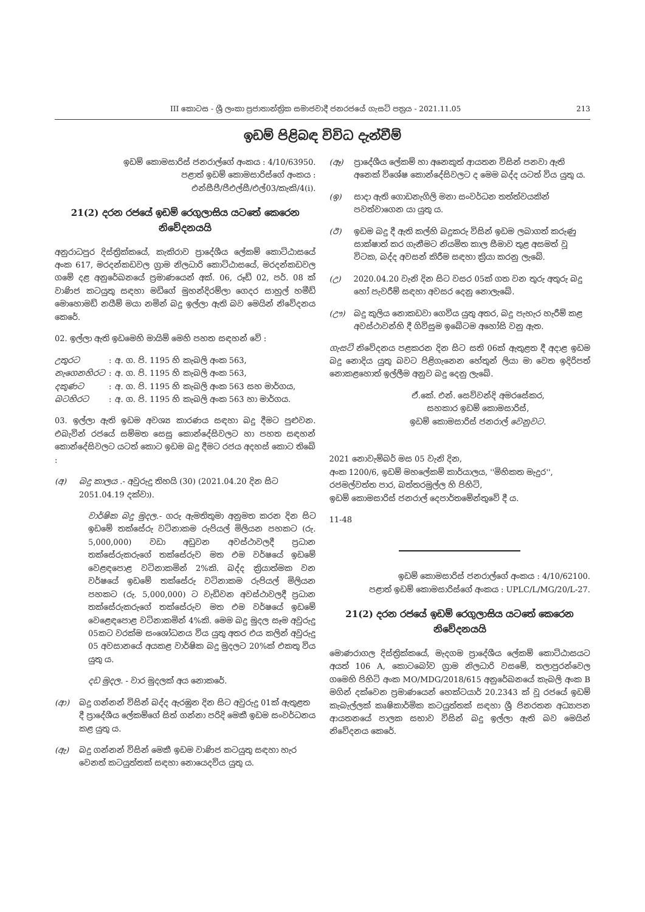III කොටස - ශ්‍රී ලංකා ප්‍රජාතාන්ත්‍රික සමාජවාදී ජනරජයේ ගැසට් පත්‍රය - 2021.11.05 213
ඉඩම් පිළිබඳ විවිධ දැන්වීම්
ඉඩම් කොමසාරිස් ජනරාල්ගේ අංකය : 4/10/63950.
පළාත් ඉඩම් කොමසාරිස්ගේ අංකය :
එන්සීපී/පීඑල්සී/එල්03/කැකි/4(i).
21(2) දරන රජයේ ඉඩම් රෙගුලාසිය යටතේ කෙරෙන නිවේදනයයි
අනුරාධපුර දිස්ත්‍රික්කයේ, කැකිරාව ප්‍රාදේශීය ලේකම් කොට්ඨාසයේ අංක 617, මරදන්කඩවල ග්‍රාම නිලධාරි කොට්ඨාසයේ, මරදන්කඩවල ගමේ දළ අනුරේඛනයේ ප්‍රමාණයෙන් අක්. 06, රූඩ් 02, පර්. 08 ක් වාණිජ කටයුතු සඳහා මඩිගේ මුහන්දිරම්ලා ගෙදර සාහුල් හමීඩ් මොහොමඩ් නයීම් මයා නමින් බදු ඉල්ලා ඇති බව මෙයින් නිවේදනය කෙරේ.
02. ඉල්ලා ඇති ඉඩමෙහි මායිම් මෙහි පහත සඳහන් වේ :
| උතුරට | : | අ. ග. පි. 1195 හි කැබලි අංක 563, |
| නැගෙනහිරට | : | අ. ග. පි. 1195 හි කැබලි අංක 563, |
| දකුණට | : | අ. ග. පි. 1195 හි කැබලි අංක 563 සහ මාර්ගය, |
| බටහිරට | : | අ. ග. පි. 1195 හි කැබලි අංක 563 හා මාර්ගය. |
03. ඉල්ලා ඇති ඉඩම අවශ්‍ය කාරණය සඳහා බදු දීමට පුළුවන. එබැවින් රජයේ සම්මත සෙසු කොන්දේසිවලට හා පහත සඳහන් කොන්දේසිවලට යටත් කොට ඉඩම බදු දීමට රජය අදහස් කොට තිබේ :
(අ) බදු කාලය .- අවුරුදු තිහයි (30) (2021.04.20 දින සිට 2051.04.19 දක්වා).
වාර්ෂික බදු මුදල.- ගරු ඇමතිතුමා අනුමත කරන දින සිට ඉඩමේ තක්සේරු වටිනාකම රුපියල් මිලියන පහකට (රු. 5,000,000) වඩා අඩුවන අවස්ථාවලදී ප්‍රධාන තක්සේරුකරුගේ තක්සේරුව මත එම වර්ෂයේ ඉඩමේ වෙළඳපොළ වටිනාකමින් 2%කි. බද්ද ක්‍රියාත්මක වන වර්ෂයේ ඉඩමේ තක්සේරු වටිනාකම රුපියල් මිලියන පහකට (රු. 5,000,000) ට වැඩිවන අවස්ථාවලදී ප්‍රධාන තක්සේරුකරුගේ තක්සේරුව මත එම වර්ෂයේ ඉඩමේ වෙළෙඳපොළ වටිනාකමින් 4%කි. මෙම බදු මුදල සෑම අවුරුදු 05කට වරක්ම සංශෝධනය විය යුතු අතර එය කලින් අවුරුදු 05 අවසානයේ අයකළ වාර්ෂික බදු මුදලට 20%ක් එකතු විය යුතු ය.
දඩ මුදල. - වාර මුදලක් අය නොකරේ.
(ආ) බදු ගන්නන් විසින් බද්ද ඇරඹුන දින සිට අවුරුදු 01ක් ඇතුළත දී ප්‍රාදේශීය ලේකම්ගේ සිත් ගන්නා පරිදි මෙකී ඉඩම සංවර්ධනය කළ යුතු ය.
(ඇ) බදු ගන්නන් විසින් මෙකී ඉඩම වාණිජ කටයුතු සඳහා හැර වෙනත් කටයුත්තක් සඳහා නොයෙදවිය යුතු ය.
(ඈ) ප්‍රාදේශීය ලේකම් හා අනෙකුත් ආයතන විසින් පනවා ඇති අනෙක් විශේෂ කොන්දේසිවලට ද මෙම බද්ද යටත් විය යුතු ය.
(ඉ) සාදා ඇති ගොඩනැගිලි මනා සංවර්ධන තත්ත්වයකින් පවත්වාගෙන යා යුතු ය.
(ඊ) ඉඩම බදු දී ඇති කල්හි බදුකරු විසින් ඉඩම ලබාගත් කරුණු සාක්ෂාත් කර ගැනීමට නියමිත කාල සීමාව තුළ අසමත් වූ විටක, බද්ද අවසන් කිරීම සඳහා ක්‍රියා කරනු ලැබේ.
(උ) 2020.04.20 වැනි දින සිට වසර 05ක් ගත වන තුරු අතුරු බදු හෝ පැවරීම් සඳහා අවසර දෙනු නොලැබේ.
(ඌ) බදු කුලිය නොකඩවා ගෙවිය යුතු අතර, බදු පැහැර හැරීම් කළ අවස්ථාවන්හි දී ගිවිසුම ඉබේටම අහෝසි වනු ඇත.
ගැසට් නිවේදනය පළකරන දින සිට සති 06ක් ඇතුළත දී අදාළ ඉඩම බදු නොදිය යුතු බවට පිළිගැනෙන හේතුන් ලියා මා වෙත ඉදිරිපත් නොකළහොත් ඉල්ලීම අනුව බදු දෙනු ලැබේ.
ඒ.කේ. එන්. සෙව්වන්දි අමරසේකර,
සහකාර ඉඩම් කොමසාරිස්,
ඉඩම් කොමසාරිස් ජනරාල් වෙනුවට.
2021 නොවැම්බර් මස 05 වැනි දින,
අංක 1200/6, ඉඩම් මහලේකම් කාර්යාලය, ''මිහිකත මැදුර'',
රජමල්වත්ත පාර, බත්තරමුල්ල හි පිහිටි,
ඉඩම් කොමසාරිස් ජනරාල් දෙපාර්තමේන්තුවේ දී ය.
11-48
ඉඩම් කොමසාරිස් ජනරාල්ගේ අංකය : 4/10/62100.
පළාත් ඉඩම් කොමසාරිස්ගේ අංකය : UPLC/L/MG/20/L-27.
21(2) දරන රජයේ ඉඩම් රෙගුලාසිය යටතේ කෙරෙන නිවේදනයයි
මොණරාගල දිස්ත්‍රික්කයේ, මැදගම ප්‍රාදේශීය ලේකම් කොට්ඨාසයට අයත් 106 A, කොටබෝව ග්‍රාම නිලධාරි වසමේ, තලාපුරන්වෙල ගමෙහි පිහිටි අංක MO/MDG/2018/615 අනුරේඛනයේ කැබලි අංක B මගින් දක්වෙන ප්‍රමාණයෙන් හෙක්ටයාර් 20.2343 ක් වූ රජයේ ඉඩම් කැබැල්ලක් කෘෂිකාර්මික කටයුත්තක් සඳහා ශ්‍රී ජිනරතන අධ්‍යාපන ආයතනයේ පාලක සභාව විසින් බදු ඉල්ලා ඇති බව මෙයින් නිවේදනය කෙරේ.